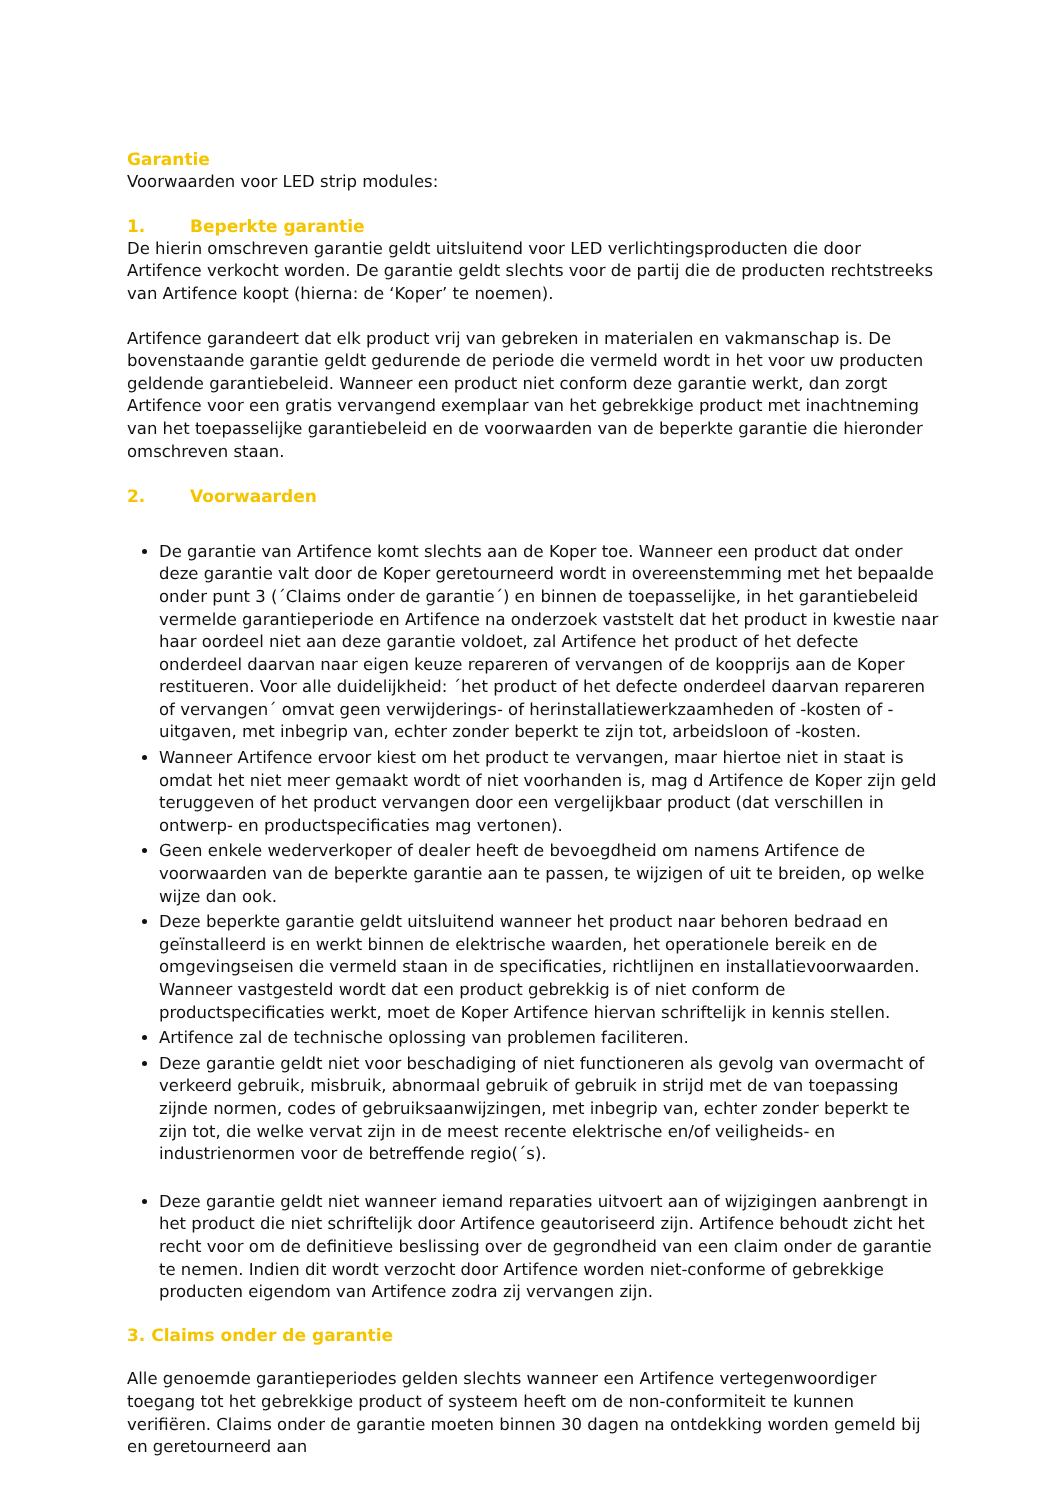Garantie
Voorwaarden voor LED strip modules:
1. Beperkte garantie
De hierin omschreven garantie geldt uitsluitend voor LED verlichtingsproducten die door Artifence verkocht worden. De garantie geldt slechts voor de partij die de producten rechtstreeks van Artifence koopt (hierna: de ‘Koper’ te noemen).
Artifence garandeert dat elk product vrij van gebreken in materialen en vakmanschap is. De bovenstaande garantie geldt gedurende de periode die vermeld wordt in het voor uw producten geldende garantiebeleid. Wanneer een product niet conform deze garantie werkt, dan zorgt Artifence voor een gratis vervangend exemplaar van het gebrekkige product met inachtneming van het toepasselijke garantiebeleid en de voorwaarden van de beperkte garantie die hieronder omschreven staan.
2. Voorwaarden
De garantie van Artifence komt slechts aan de Koper toe. Wanneer een product dat onder deze garantie valt door de Koper geretourneerd wordt in overeenstemming met het bepaalde onder punt 3 (´Claims onder de garantie´) en binnen de toepasselijke, in het garantiebeleid vermelde garantieperiode en Artifence na onderzoek vaststelt dat het product in kwestie naar haar oordeel niet aan deze garantie voldoet, zal Artifence het product of het defecte onderdeel daarvan naar eigen keuze repareren of vervangen of de koopprijs aan de Koper restitueren. Voor alle duidelijkheid: ´het product of het defecte onderdeel daarvan repareren of vervangen´ omvat geen verwijderings- of herinstallatiewerkzaamheden of -kosten of -uitgaven, met inbegrip van, echter zonder beperkt te zijn tot, arbeidsloon of -kosten.
Wanneer Artifence ervoor kiest om het product te vervangen, maar hiertoe niet in staat is omdat het niet meer gemaakt wordt of niet voorhanden is, mag d Artifence de Koper zijn geld teruggeven of het product vervangen door een vergelijkbaar product (dat verschillen in ontwerp- en productspecificaties mag vertonen).
Geen enkele wederverkoper of dealer heeft de bevoegdheid om namens Artifence de voorwaarden van de beperkte garantie aan te passen, te wijzigen of uit te breiden, op welke wijze dan ook.
Deze beperkte garantie geldt uitsluitend wanneer het product naar behoren bedraad en geïnstalleerd is en werkt binnen de elektrische waarden, het operationele bereik en de omgevingseisen die vermeld staan in de specificaties, richtlijnen en installatievoorwaarden. Wanneer vastgesteld wordt dat een product gebrekkig is of niet conform de productspecificaties werkt, moet de Koper Artifence hiervan schriftelijk in kennis stellen.
Artifence zal de technische oplossing van problemen faciliteren.
Deze garantie geldt niet voor beschadiging of niet functioneren als gevolg van overmacht of verkeerd gebruik, misbruik, abnormaal gebruik of gebruik in strijd met de van toepassing zijnde normen, codes of gebruiksaanwijzingen, met inbegrip van, echter zonder beperkt te zijn tot, die welke vervat zijn in de meest recente elektrische en/of veiligheids- en industrienormen voor de betreffende regio(´s).
Deze garantie geldt niet wanneer iemand reparaties uitvoert aan of wijzigingen aanbrengt in het product die niet schriftelijk door Artifence geautoriseerd zijn. Artifence behoudt zicht het recht voor om de definitieve beslissing over de gegrondheid van een claim onder de garantie te nemen. Indien dit wordt verzocht door Artifence worden niet-conforme of gebrekkige producten eigendom van Artifence zodra zij vervangen zijn.
3. Claims onder de garantie
Alle genoemde garantieperiodes gelden slechts wanneer een Artifence vertegenwoordiger toegang tot het gebrekkige product of systeem heeft om de non-conformiteit te kunnen verifiëren. Claims onder de garantie moeten binnen 30 dagen na ontdekking worden gemeld bij en geretourneerd aan